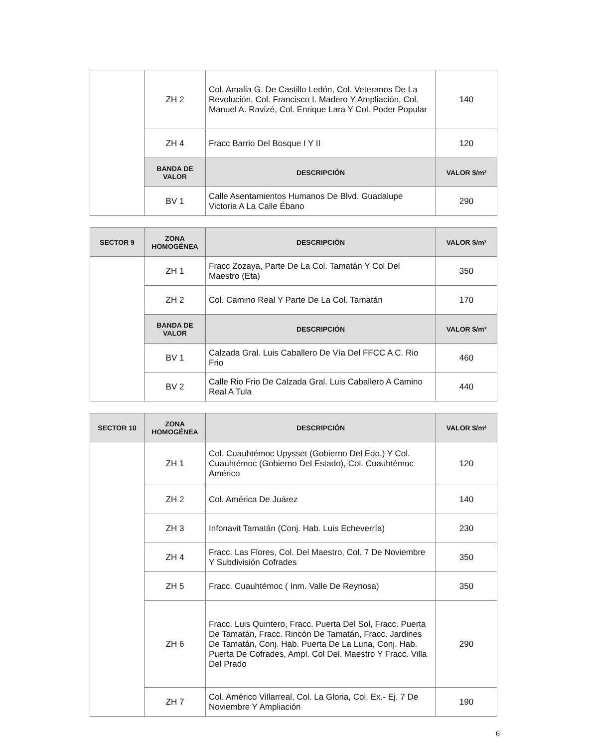| | ZH 2 | Col. Amalia G. De Castillo Ledón, Col. Veteranos De La Revolución, Col. Francisco I. Madero Y Ampliación, Col. Manuel A. Ravizé, Col. Enrique Lara Y Col. Poder Popular | 140 |
| | ZH 4 | Fracc Barrio Del Bosque I Y II | 120 |
| | BANDA DE VALOR | DESCRIPCIÓN | VALOR $/m² |
| | BV 1 | Calle Asentamientos Humanos De Blvd. Guadalupe Victoria A La Calle Ébano | 290 |
| SECTOR 9 | ZONA HOMOGÉNEA | DESCRIPCIÓN | VALOR $/m² |
| --- | --- | --- | --- |
| | ZH 1 | Fracc Zozaya, Parte De La Col. Tamatán Y Col Del Maestro (Eta) | 350 |
| | ZH 2 | Col. Camino Real Y Parte De La Col. Tamatán | 170 |
| | BANDA DE VALOR | DESCRIPCIÓN | VALOR $/m² |
| | BV 1 | Calzada Gral. Luis Caballero De Vía Del FFCC A C. Rio Frio | 460 |
| | BV 2 | Calle Rio Frio De Calzada Gral. Luis Caballero A Camino Real A Tula | 440 |
| SECTOR 10 | ZONA HOMOGÉNEA | DESCRIPCIÓN | VALOR $/m² |
| --- | --- | --- | --- |
| | ZH 1 | Col. Cuauhtémoc Upysset (Gobierno Del Edo.) Y Col. Cuauhtémoc (Gobierno Del Estado), Col. Cuauhtémoc Américo | 120 |
| | ZH 2 | Col. América De Juárez | 140 |
| | ZH 3 | Infonavit Tamatán (Conj. Hab. Luis Echeverría) | 230 |
| | ZH 4 | Fracc. Las Flores, Col. Del Maestro, Col. 7 De Noviembre Y Subdivisión Cofrades | 350 |
| | ZH 5 | Fracc. Cuauhtémoc ( Inm. Valle De Reynosa) | 350 |
| | ZH 6 | Fracc. Luis Quintero, Fracc. Puerta Del Sol, Fracc. Puerta De Tamatán, Fracc. Rincón De Tamatán, Fracc. Jardines De Tamatán, Conj. Hab. Puerta De La Luna, Conj. Hab. Puerta De Cofrades, Ampl. Col Del. Maestro Y Fracc. Villa Del Prado | 290 |
| | ZH 7 | Col. Américo Villarreal, Col. La Gloria, Col. Ex.- Ej. 7 De Noviembre Y Ampliación | 190 |
6